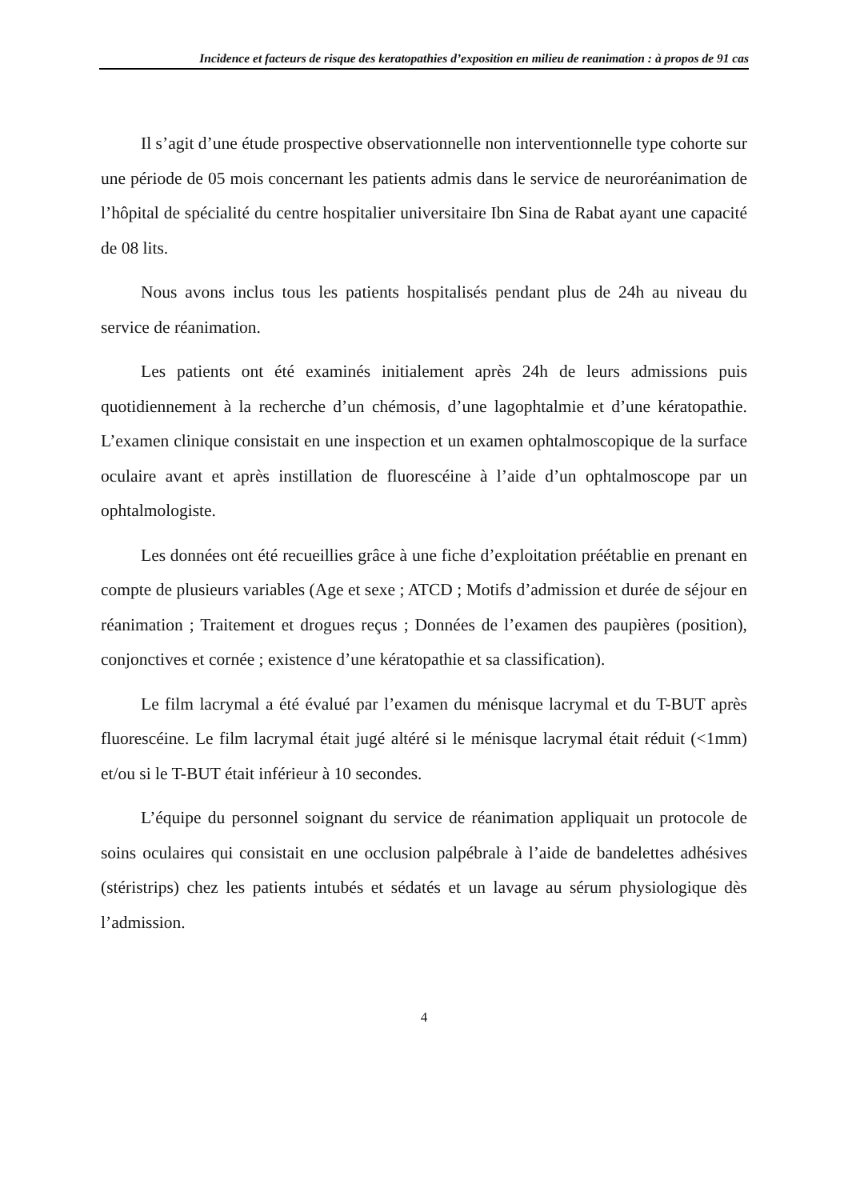Incidence et facteurs de risque des keratopathies d’exposition en milieu de reanimation : à propos de 91 cas
Il s’agit d’une étude prospective observationnelle non interventionnelle type cohorte sur une période de 05 mois concernant les patients admis dans le service de neuroréanimation de l’hôpital de spécialité du centre hospitalier universitaire Ibn Sina de Rabat ayant une capacité de 08 lits.
Nous avons inclus tous les patients hospitalisés pendant plus de 24h au niveau du service de réanimation.
Les patients ont été examinés initialement après 24h de leurs admissions puis quotidiennement à la recherche d’un chémosis, d’une lagophtalmie et d’une kératopathie. L’examen clinique consistait en une inspection et un examen ophtalmoscopique de la surface oculaire avant et après instillation de fluorescéine à l’aide d’un ophtalmoscope par un ophtalmologiste.
Les données ont été recueillies grâce à une fiche d’exploitation préétablie en prenant en compte de plusieurs variables (Age et sexe ; ATCD ; Motifs d’admission et durée de séjour en réanimation ; Traitement et drogues reçus ; Données de l’examen des paupières (position), conjonctives et cornée ; existence d’une kératopathie et sa classification).
Le film lacrymal a été évalué par l’examen du ménisque lacrymal et du T-BUT après fluorescéine. Le film lacrymal était jugé altéré si le ménisque lacrymal était réduit (<1mm) et/ou si le T-BUT était inférieur à 10 secondes.
L’équipe du personnel soignant du service de réanimation appliquait un protocole de soins oculaires qui consistait en une occlusion palpébrale à l’aide de bandelettes adhésives (stéristrips) chez les patients intubés et sédatés et un lavage au sérum physiologique dès l’admission.
4